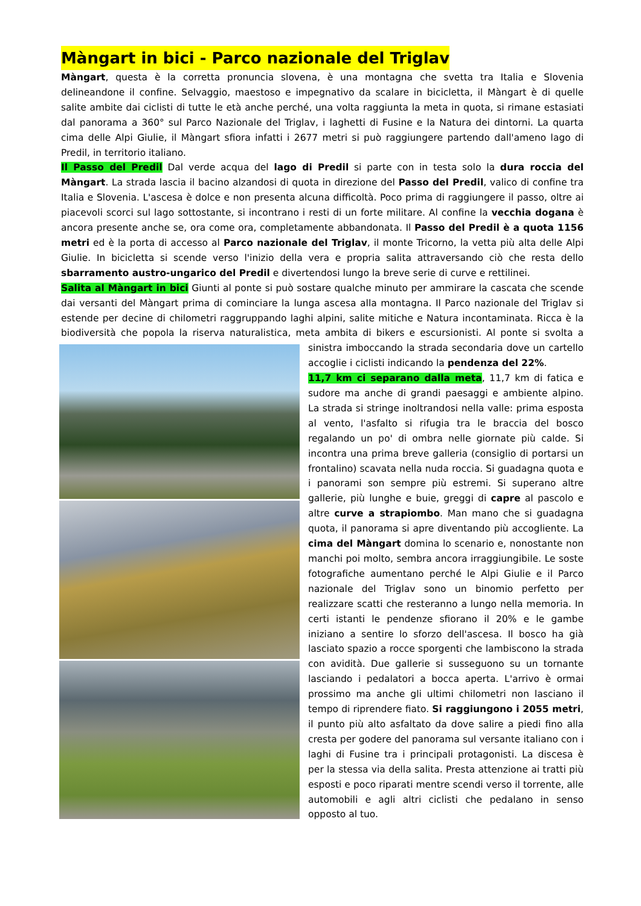Màngart in bici - Parco nazionale del Triglav
Màngart, questa è la corretta pronuncia slovena, è una montagna che svetta tra Italia e Slovenia delineandone il confine. Selvaggio, maestoso e impegnativo da scalare in bicicletta, il Màngart è di quelle salite ambite dai ciclisti di tutte le età anche perché, una volta raggiunta la meta in quota, si rimane estasiati dal panorama a 360° sul Parco Nazionale del Triglav, i laghetti di Fusine e la Natura dei dintorni. La quarta cima delle Alpi Giulie, il Màngart sfiora infatti i 2677 metri si può raggiungere partendo dall'ameno lago di Predil, in territorio italiano.
Il Passo del Predil Dal verde acqua del lago di Predil si parte con in testa solo la dura roccia del Màngart. La strada lascia il bacino alzandosi di quota in direzione del Passo del Predil, valico di confine tra Italia e Slovenia. L'ascesa è dolce e non presenta alcuna difficoltà. Poco prima di raggiungere il passo, oltre ai piacevoli scorci sul lago sottostante, si incontrano i resti di un forte militare. Al confine la vecchia dogana è ancora presente anche se, ora come ora, completamente abbandonata. Il Passo del Predil è a quota 1156 metri ed è la porta di accesso al Parco nazionale del Triglav, il monte Tricorno, la vetta più alta delle Alpi Giulie. In bicicletta si scende verso l'inizio della vera e propria salita attraversando ciò che resta dello sbarramento austro-ungarico del Predil e divertendosi lungo la breve serie di curve e rettilinei.
Salita al Màngart in bici Giunti al ponte si può sostare qualche minuto per ammirare la cascata che scende dai versanti del Màngart prima di cominciare la lunga ascesa alla montagna. Il Parco nazionale del Triglav si estende per decine di chilometri raggruppando laghi alpini, salite mitiche e Natura incontaminata. Ricca è la biodiversità che popola la riserva naturalistica, meta ambita di bikers e escursionisti. Al ponte si svolta a sinistra imboccando la strada secondaria dove un cartello accoglie i ciclisti indicando la pendenza del 22%.
11,7 km ci separano dalla meta, 11,7 km di fatica e sudore ma anche di grandi paesaggi e ambiente alpino. La strada si stringe inoltrandosi nella valle: prima esposta al vento, l'asfalto si rifugia tra le braccia del bosco regalando un po' di ombra nelle giornate più calde. Si incontra una prima breve galleria (consiglio di portarsi un frontalino) scavata nella nuda roccia. Si guadagna quota e i panorami son sempre più estremi. Si superano altre gallerie, più lunghe e buie, greggi di capre al pascolo e altre curve a strapiombo. Man mano che si guadagna quota, il panorama si apre diventando più accogliente. La cima del Màngart domina lo scenario e, nonostante non manchi poi molto, sembra ancora irraggiungibile. Le soste fotografiche aumentano perché le Alpi Giulie e il Parco nazionale del Triglav sono un binomio perfetto per realizzare scatti che resteranno a lungo nella memoria. In certi istanti le pendenze sfiorano il 20% e le gambe iniziano a sentire lo sforzo dell'ascesa. Il bosco ha già lasciato spazio a rocce sporgenti che lambiscono la strada con avidità. Due gallerie si susseguono su un tornante lasciando i pedalatori a bocca aperta. L'arrivo è ormai prossimo ma anche gli ultimi chilometri non lasciano il tempo di riprendere fiato. Si raggiungono i 2055 metri, il punto più alto asfaltato da dove salire a piedi fino alla cresta per godere del panorama sul versante italiano con i laghi di Fusine tra i principali protagonisti. La discesa è per la stessa via della salita. Presta attenzione ai tratti più esposti e poco riparati mentre scendi verso il torrente, alle automobili e agli altri ciclisti che pedalano in senso opposto al tuo.